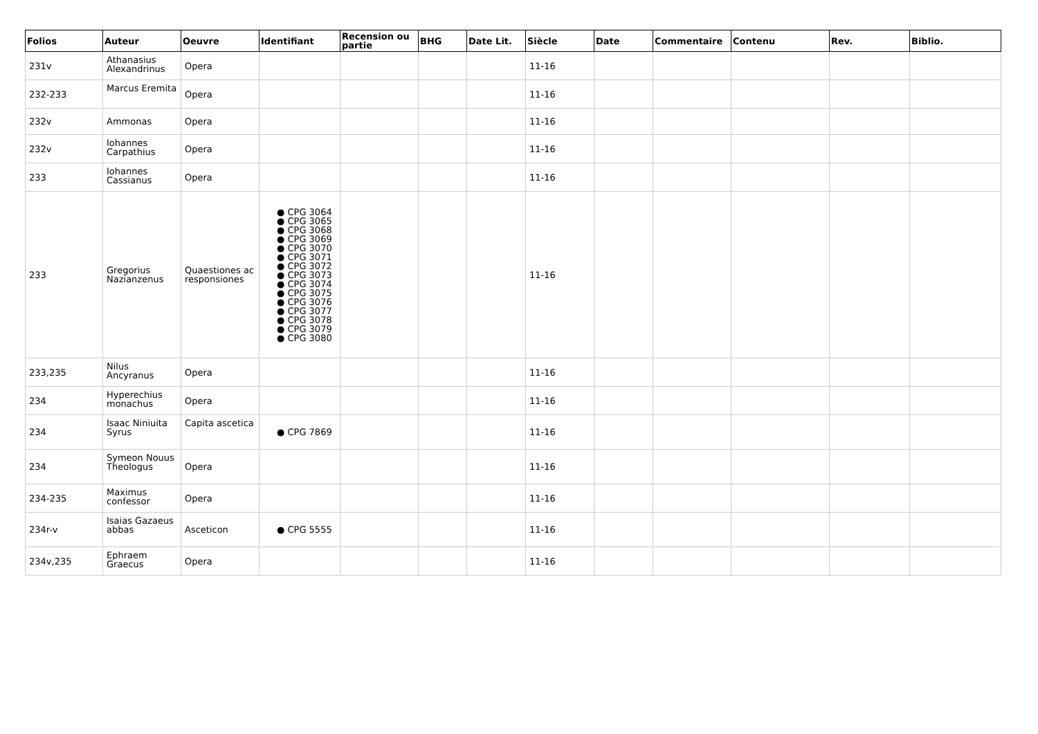| Folios | Auteur | Oeuvre | Identifiant | Recension ou partie | BHG | Date Lit. | Siècle | Date | Commentaire | Contenu | Rev. | Biblio. |
| --- | --- | --- | --- | --- | --- | --- | --- | --- | --- | --- | --- | --- |
| 231v | Athanasius Alexandrinus | Opera | | | | | 11-16 | | | | | |
| 232-233 | Marcus Eremita | Opera | | | | | 11-16 | | | | | |
| 232v | Ammonas | Opera | | | | | 11-16 | | | | | |
| 232v | Iohannes Carpathius | Opera | | | | | 11-16 | | | | | |
| 233 | Iohannes Cassianus | Opera | | | | | 11-16 | | | | | |
| 233 | Gregorius Nazianzenus | Quaestiones ac responsiones | ● CPG 3064 ● CPG 3065 ● CPG 3068 ● CPG 3069 ● CPG 3070 ● CPG 3071 ● CPG 3072 ● CPG 3073 ● CPG 3074 ● CPG 3075 ● CPG 3076 ● CPG 3077 ● CPG 3078 ● CPG 3079 ● CPG 3080 | | | | 11-16 | | | | | |
| 233,235 | Nilus Ancyranus | Opera | | | | | 11-16 | | | | | |
| 234 | Hyperechius monachus | Opera | | | | | 11-16 | | | | | |
| 234 | Isaac Niniuita Syrus | Capita ascetica | ● CPG 7869 | | | | 11-16 | | | | | |
| 234 | Symeon Nouus Theologus | Opera | | | | | 11-16 | | | | | |
| 234-235 | Maximus confessor | Opera | | | | | 11-16 | | | | | |
| 234r-v | Isaias Gazaeus abbas | Asceticon | ● CPG 5555 | | | | 11-16 | | | | | |
| 234v,235 | Ephraem Graecus | Opera | | | | | 11-16 | | | | | |